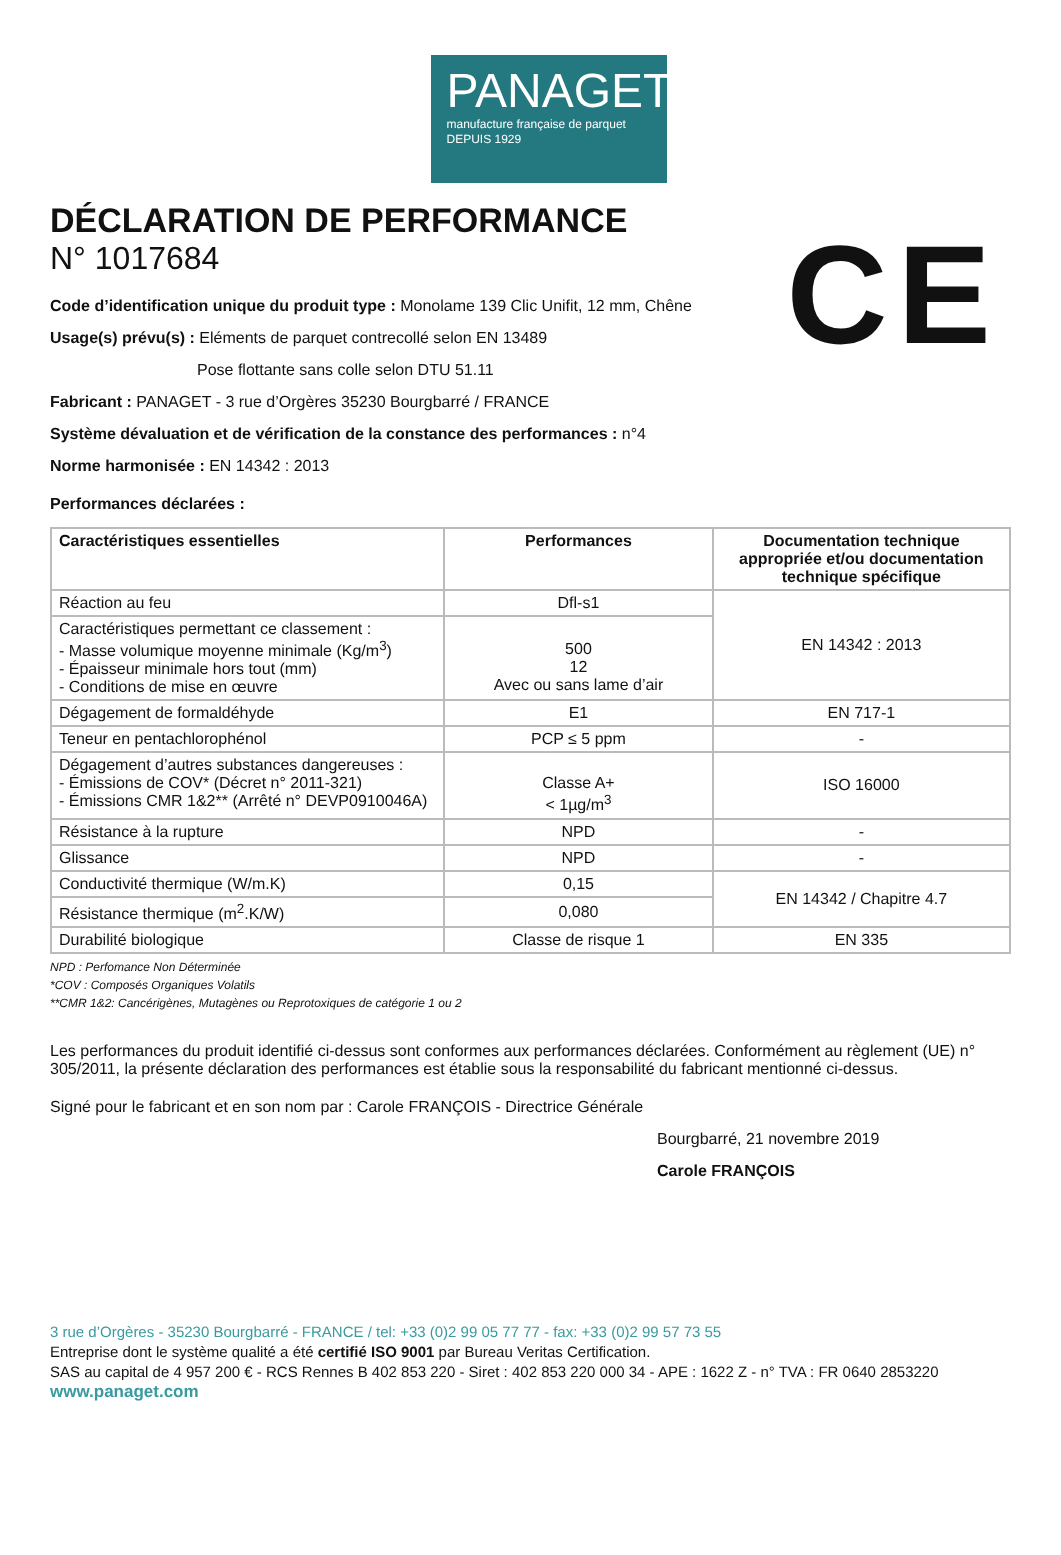PANAGET
manufacture française de parquet
DEPUIS 1929
CE
DÉCLARATION DE PERFORMANCE
N° 1017684
Code d’identification unique du produit type : Monolame 139 Clic Unifit, 12 mm, Chêne
Usage(s) prévu(s) : Eléments de parquet contrecollé selon EN 13489
Pose flottante sans colle selon DTU 51.11
Fabricant : PANAGET - 3 rue d’Orgères 35230 Bourgbarré / FRANCE
Système dévaluation et de vérification de la constance des performances : n°4
Norme harmonisée : EN 14342 : 2013
Performances déclarées :
| Caractéristiques essentielles | Performances | Documentation technique appropriée et/ou documentation technique spécifique |
| --- | --- | --- |
| Réaction au feu | Dfl-s1 | EN 14342 : 2013 |
| Caractéristiques permettant ce classement : - Masse volumique moyenne minimale (Kg/m<sup>3</sup>) - Épaisseur minimale hors tout (mm) - Conditions de mise en œuvre | 500 12 Avec ou sans lame d’air | |
| Dégagement de formaldéhyde | E1 | EN 717-1 |
| Teneur en pentachlorophénol | PCP ≤ 5 ppm | - |
| Dégagement d’autres substances dangereuses : - Émissions de COV* (Décret n° 2011-321) - Émissions CMR 1&2** (Arrêté n° DEVP0910046A) | Classe A+ < 1µg/m<sup>3</sup> | ISO 16000 |
| Résistance à la rupture | NPD | - |
| Glissance | NPD | - |
| Conductivité thermique (W/m.K) | 0,15 | EN 14342 / Chapitre 4.7 |
| Résistance thermique (m<sup>2</sup>.K/W) | 0,080 | |
| Durabilité biologique | Classe de risque 1 | EN 335 |
NPD : Perfomance Non Déterminée
*COV : Composés Organiques Volatils
**CMR 1&2: Cancérigènes, Mutagènes ou Reprotoxiques de catégorie 1 ou 2
Les performances du produit identifié ci-dessus sont conformes aux performances déclarées. Conformément au règlement (UE) n° 305/2011, la présente déclaration des performances est établie sous la responsabilité du fabricant mentionné ci-dessus.
Signé pour le fabricant et en son nom par : Carole FRANÇOIS - Directrice Générale
Bourgbarré, 21 novembre 2019
Carole FRANÇOIS
3 rue d’Orgères - 35230 Bourgbarré - FRANCE / tel: +33 (0)2 99 05 77 77 - fax: +33 (0)2 99 57 73 55
Entreprise dont le système qualité a été certifié ISO 9001 par Bureau Veritas Certification.
SAS au capital de 4 957 200 € - RCS Rennes B 402 853 220 - Siret : 402 853 220 000 34 - APE : 1622 Z - n° TVA : FR 0640 2853220
www.panaget.com